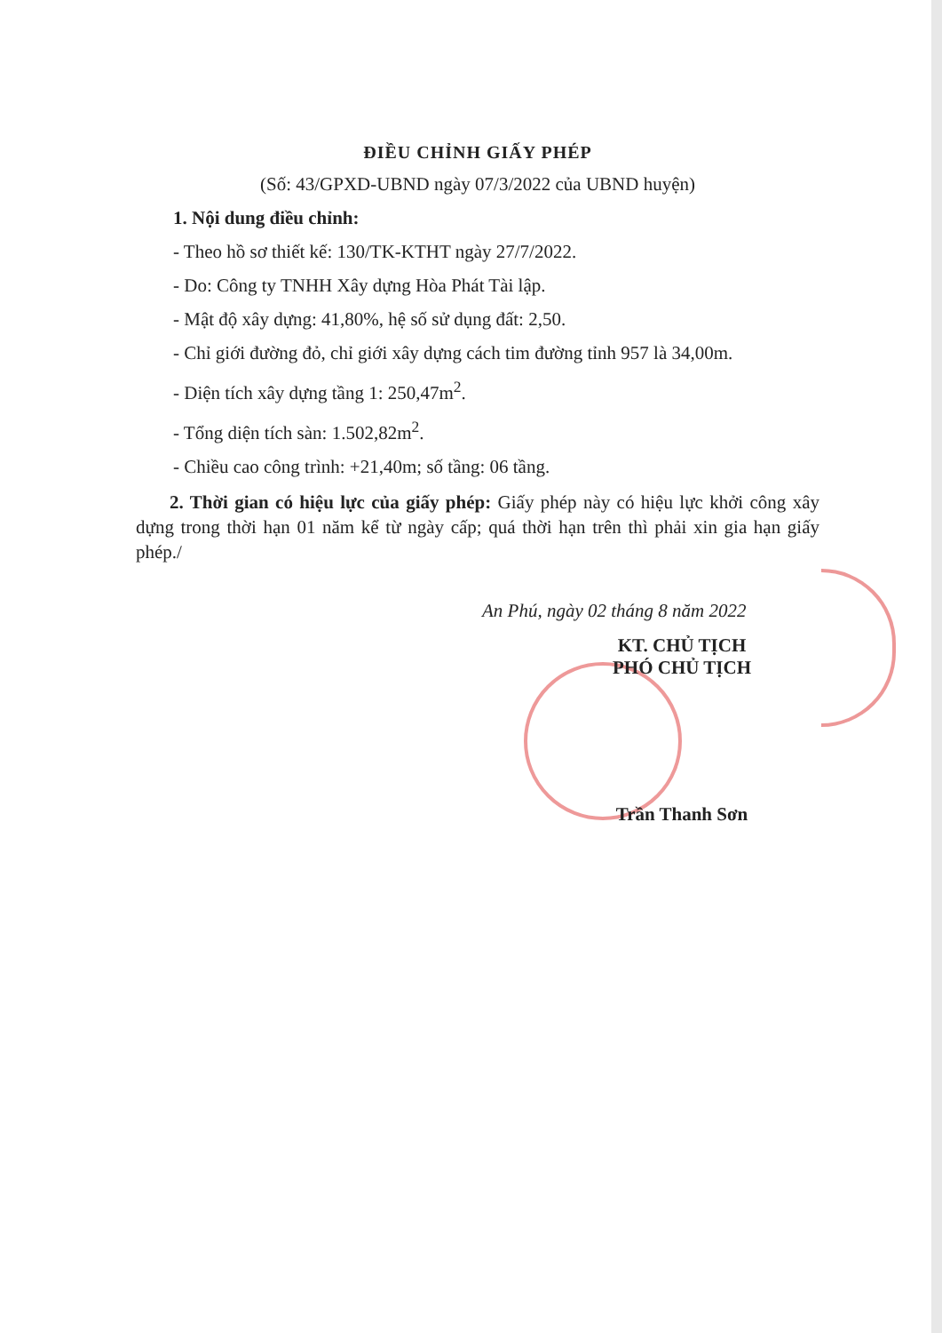ĐIỀU CHỈNH GIẤY PHÉP
(Số: 43/GPXD-UBND ngày 07/3/2022 của UBND huyện)
1. Nội dung điều chỉnh:
- Theo hồ sơ thiết kế: 130/TK-KTHT ngày 27/7/2022.
- Do: Công ty TNHH Xây dựng Hòa Phát Tài lập.
- Mật độ xây dựng: 41,80%, hệ số sử dụng đất: 2,50.
- Chỉ giới đường đỏ, chỉ giới xây dựng cách tim đường tỉnh 957 là 34,00m.
- Diện tích xây dựng tầng 1: 250,47m<sup>2</sup>.
- Tổng diện tích sàn: 1.502,82m<sup>2</sup>.
- Chiều cao công trình: +21,40m; số tầng: 06 tầng.
2. Thời gian có hiệu lực của giấy phép: Giấy phép này có hiệu lực khởi công xây dựng trong thời hạn 01 năm kể từ ngày cấp; quá thời hạn trên thì phải xin gia hạn giấy phép./
An Phú, ngày 02 tháng 8 năm 2022
KT. CHỦ TỊCH
PHÓ CHỦ TỊCH
Trần Thanh Sơn